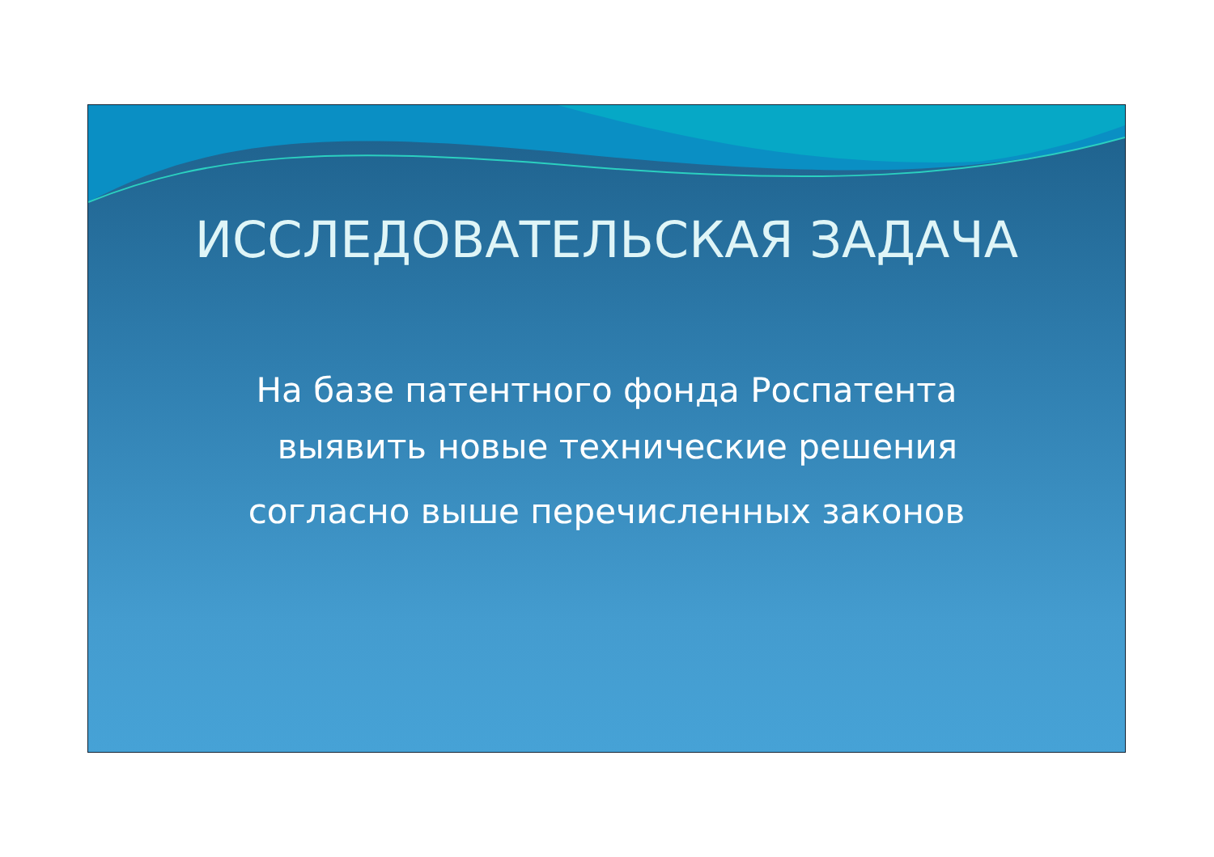ИССЛЕДОВАТЕЛЬСКАЯ ЗАДАЧА
На базе патентного фонда Роспатента
выявить новые технические решения
согласно выше перечисленных законов